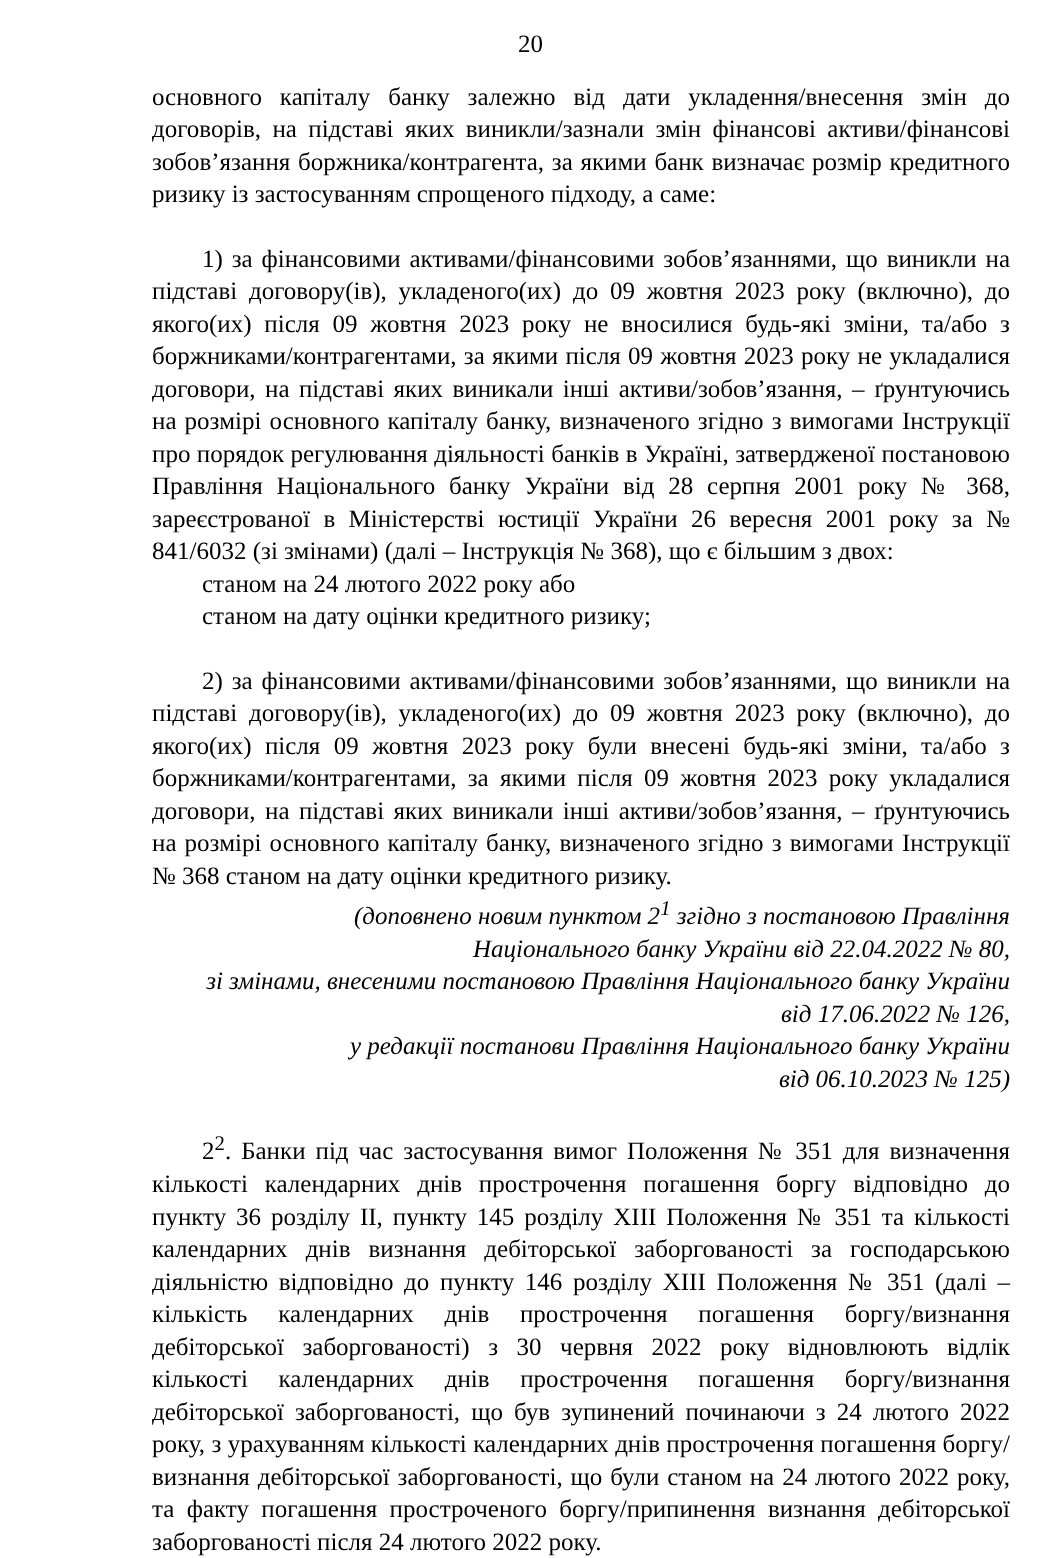20
основного капіталу банку залежно від дати укладення/внесення змін до договорів, на підставі яких виникли/зазнали змін фінансові активи/фінансові зобов’язання боржника/контрагента, за якими банк визначає розмір кредитного ризику із застосуванням спрощеного підходу, а саме:
1) за фінансовими активами/фінансовими зобов’язаннями, що виникли на підставі договору(ів), укладеного(их) до 09 жовтня 2023 року (включно), до якого(их) після 09 жовтня 2023 року не вносилися будь-які зміни, та/або з боржниками/контрагентами, за якими після 09 жовтня 2023 року не укладалися договори, на підставі яких виникали інші активи/зобов’язання, – ґрунтуючись на розмірі основного капіталу банку, визначеного згідно з вимогами Інструкції про порядок регулювання діяльності банків в Україні, затвердженої постановою Правління Національного банку України від 28 серпня 2001 року № 368, зареєстрованої в Міністерстві юстиції України 26 вересня 2001 року за № 841/6032 (зі змінами) (далі – Інструкція № 368), що є більшим з двох:
станом на 24 лютого 2022 року або
станом на дату оцінки кредитного ризику;
2) за фінансовими активами/фінансовими зобов’язаннями, що виникли на підставі договору(ів), укладеного(их) до 09 жовтня 2023 року (включно), до якого(их) після 09 жовтня 2023 року були внесені будь-які зміни, та/або з боржниками/контрагентами, за якими після 09 жовтня 2023 року укладалися договори, на підставі яких виникали інші активи/зобов’язання, – ґрунтуючись на розмірі основного капіталу банку, визначеного згідно з вимогами Інструкції № 368 станом на дату оцінки кредитного ризику.
(доповнено новим пунктом 2<sup>1</sup> згідно з постановою Правління
Національного банку України від 22.04.2022 № 80,
зі змінами, внесеними постановою Правління Національного банку України
від 17.06.2022 № 126,
у редакції постанови Правління Національного банку України
від 06.10.2023 № 125)
2<sup>2</sup>. Банки під час застосування вимог Положення № 351 для визначення кількості календарних днів прострочення погашення боргу відповідно до пункту 36 розділу ІІ, пункту 145 розділу XIII Положення № 351 та кількості календарних днів визнання дебіторської заборгованості за господарською діяльністю відповідно до пункту 146 розділу XIII Положення № 351 (далі – кількість календарних днів прострочення погашення боргу/визнання дебіторської заборгованості) з 30 червня 2022 року відновлюють відлік кількості календарних днів прострочення погашення боргу/визнання дебіторської заборгованості, що був зупинений починаючи з 24 лютого 2022 року, з урахуванням кількості календарних днів прострочення погашення боргу/визнання дебіторської заборгованості, що були станом на 24 лютого 2022 року, та факту погашення простроченого боргу/припинення визнання дебіторської заборгованості після 24 лютого 2022 року.